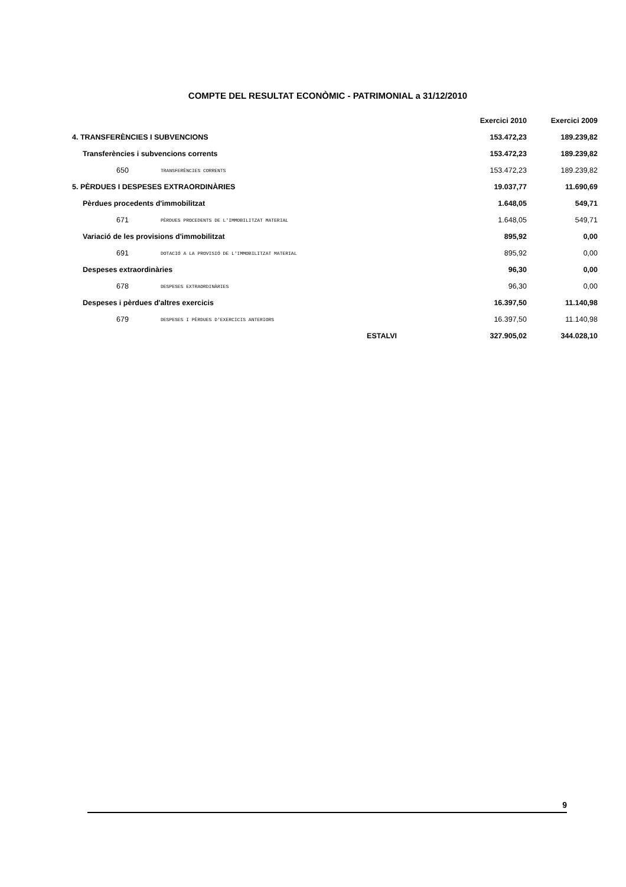COMPTE DEL RESULTAT ECONÒMIC - PATRIMONIAL a 31/12/2010
| | | | Exercici 2010 | Exercici 2009 |
| --- | --- | --- | --- | --- |
| 4. TRANSFERÈNCIES I SUBVENCIONS | | | 153.472,23 | 189.239,82 |
| Transferències i subvencions corrents | | | 153.472,23 | 189.239,82 |
| 650 | TRANSFERÈNCIES CORRENTS | | 153.472,23 | 189.239,82 |
| 5. PÈRDUES I DESPESES EXTRAORDINÀRIES | | | 19.037,77 | 11.690,69 |
| Pèrdues procedents d'immobilitzat | | | 1.648,05 | 549,71 |
| 671 | PÈRDUES PROCEDENTS DE L'IMMOBILITZAT MATERIAL | | 1.648,05 | 549,71 |
| Variació de les provisions d'immobilitzat | | | 895,92 | 0,00 |
| 691 | DOTACIÓ A LA PROVISIÓ DE L'IMMOBILITZAT MATERIAL | | 895,92 | 0,00 |
| Despeses extraordinàries | | | 96,30 | 0,00 |
| 678 | DESPESES EXTRAORDINÀRIES | | 96,30 | 0,00 |
| Despeses i pèrdues d'altres exercicis | | | 16.397,50 | 11.140,98 |
| 679 | DESPESES I PÈRDUES D'EXERCICIS ANTERIORS | | 16.397,50 | 11.140,98 |
| | | ESTALVI | 327.905,02 | 344.028,10 |
9